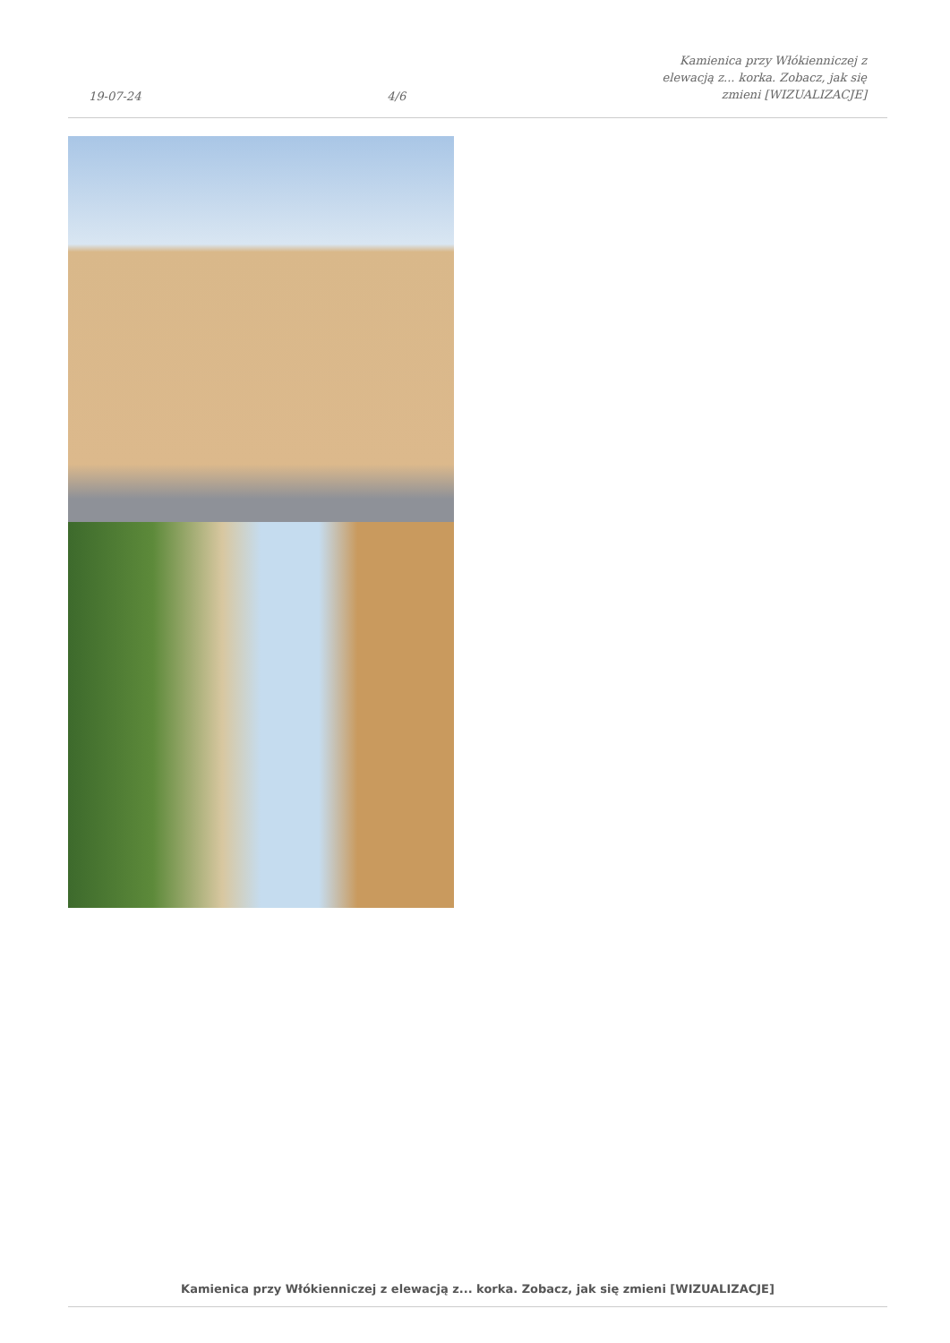19-07-24 4/6 Kamienica przy Włókienniczej z elewacją z... korka. Zobacz, jak się zmieni [WIZUALIZACJE]
Kamienica przy Włókienniczej z elewacją z... korka. Zobacz, jak się zmieni [WIZUALIZACJE]